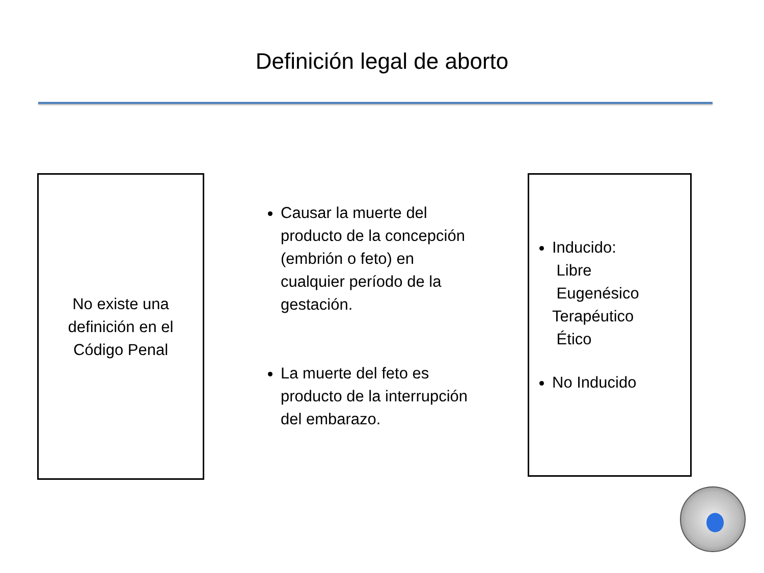Definición legal de aborto
No existe una
definición en el
Código Penal
Causar la muerte del producto de la concepción (embrión o feto) en cualquier período de la gestación.
La muerte del feto es producto de la interrupción del embarazo.
Inducido:
Libre
Eugenésico
Terapéutico
Ético
No Inducido